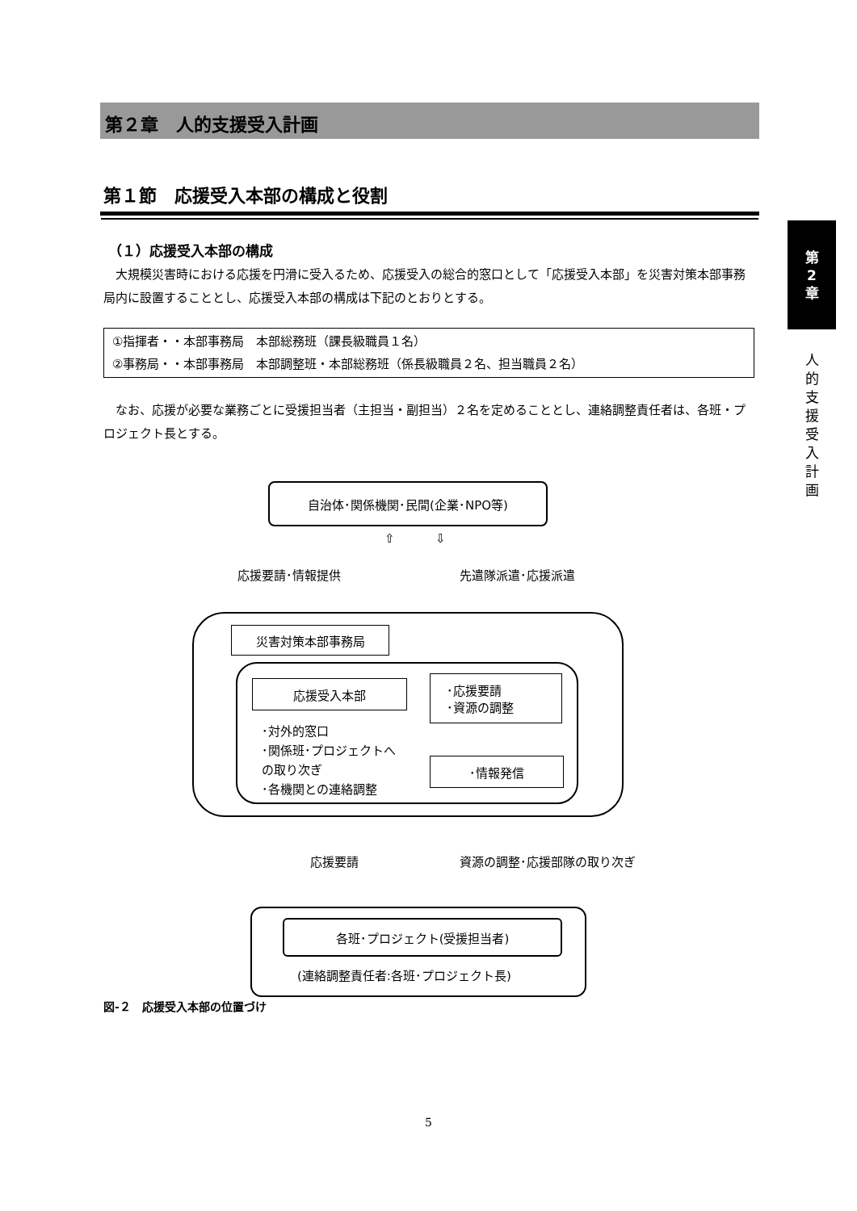第２章　人的支援受入計画
第１節　応援受入本部の構成と役割
（１）応援受入本部の構成
大規模災害時における応援を円滑に受入るため、応援受入の総合的窓口として「応援受入本部」を災害対策本部事務局内に設置することとし、応援受入本部の構成は下記のとおりとする。
①指揮者・・本部事務局　本部総務班（課長級職員１名）
②事務局・・本部事務局　本部調整班・本部総務班（係長級職員２名、担当職員２名）
なお、応援が必要な業務ごとに受援担当者（主担当・副担当）２名を定めることとし、連絡調整責任者は、各班・プロジェクト長とする。
自治体･関係機関･民間(企業･NPO等)
応援要請･情報提供 先遣隊派遣･応援派遣
⇧ ⇩
災害対策本部事務局
応援受入本部
･対外的窓口
･関係班･プロジェクトへ
の取り次ぎ
･各機関との連絡調整
･応援要請
･資源の調整
･情報発信
応援要請 資源の調整･応援部隊の取り次ぎ
各班･プロジェクト(受援担当者)
(連絡調整責任者:各班･プロジェクト長)
図-２　応援受入本部の位置づけ
第
2
章
人的支援受入計画
5